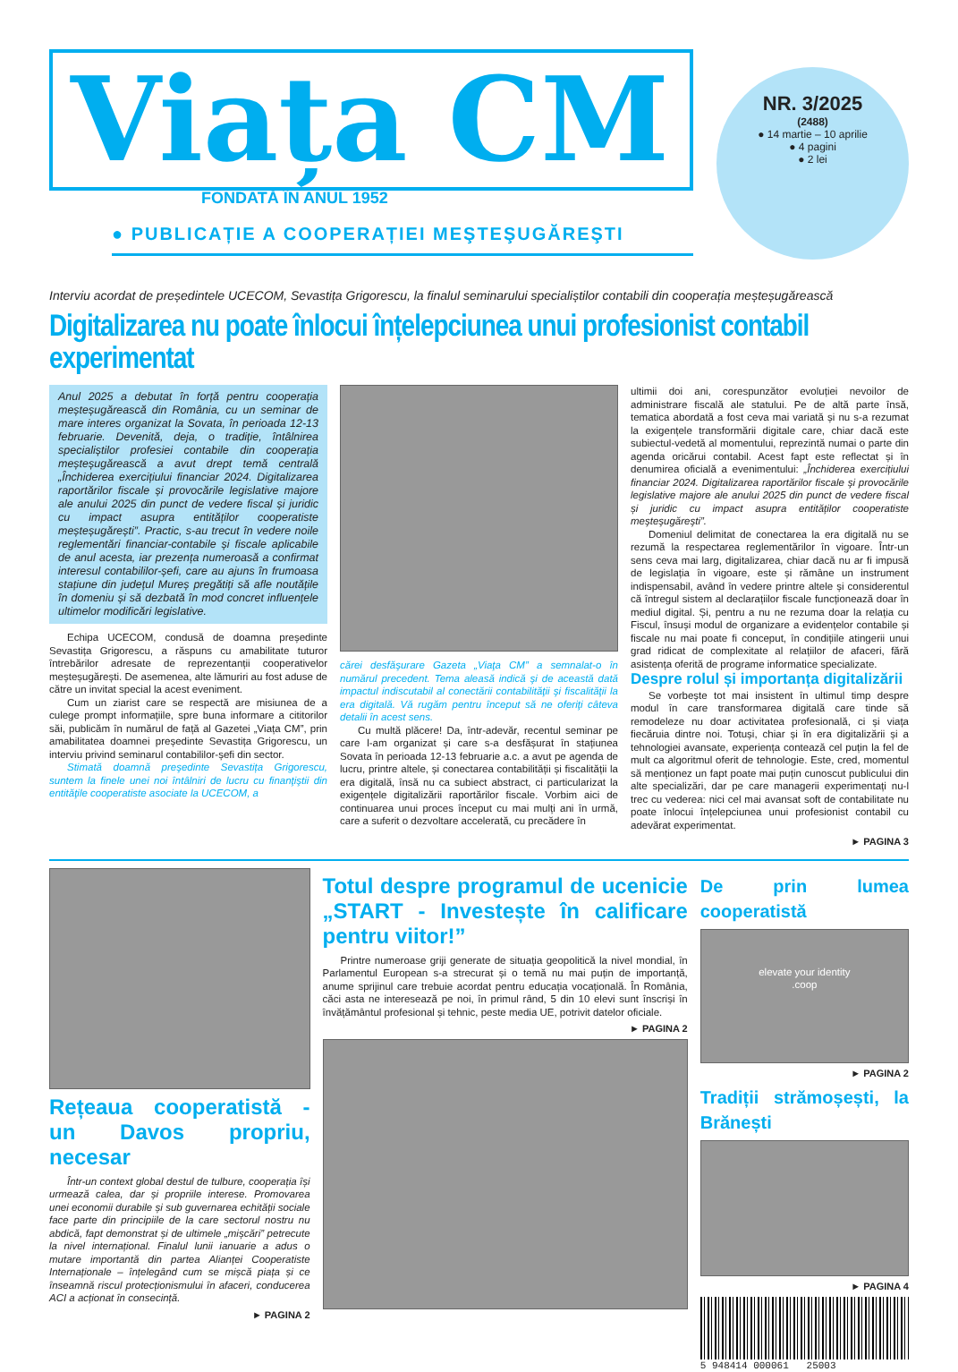Viața CM
FONDATĂ ÎN ANUL 1952
● PUBLICAȚIE A COOPERAȚIEI MEŞTEŞUGĂREŞTI
NR. 3/2025
(2488)
● 14 martie – 10 aprilie
● 4 pagini
● 2 lei
Interviu acordat de președintele UCECOM, Sevastița Grigorescu, la finalul seminarului specialiștilor contabili din cooperația meșteșugărească
Digitalizarea nu poate înlocui înțelepciunea unui profesionist contabil experimentat
Anul 2025 a debutat în forță pentru cooperația meșteșugărească din România, cu un seminar de mare interes organizat la Sovata, în perioada 12-13 februarie. Devenită, deja, o tradiție, întâlnirea specialiștilor profesiei contabile din cooperația meșteșugărească a avut drept temă centrală „Închiderea exercițiului financiar 2024. Digitalizarea raportărilor fiscale și provocările legislative majore ale anului 2025 din punct de vedere fiscal și juridic cu impact asupra entităților cooperatiste meșteșugărești”. Practic, s-au trecut în vedere noile reglementări financiar-contabile și fiscale aplicabile de anul acesta, iar prezența numeroasă a confirmat interesul contabililor-șefi, care au ajuns în frumoasa stațiune din județul Mureș pregătiți să afle noutățile în domeniu și să dezbată în mod concret influențele ultimelor modificări legislative.
Echipa UCECOM, condusă de doamna președinte Sevastița Grigorescu, a răspuns cu amabilitate tuturor întrebărilor adresate de reprezentanții cooperativelor meșteșugărești. De asemenea, alte lămuriri au fost aduse de către un invitat special la acest eveniment.
Cum un ziarist care se respectă are misiunea de a culege prompt informațiile, spre buna informare a cititorilor săi, publicăm în numărul de față al Gazetei „Viața CM”, prin amabilitatea doamnei președinte Sevastița Grigorescu, un interviu privind seminarul contabililor-șefi din sector.
Stimată doamnă preşedinte Sevastița Grigorescu, suntem la finele unei noi întâlniri de lucru cu finanţiştii din entităţile cooperatiste asociate la UCECOM, a
cărei desfăşurare Gazeta „Viaţa CM” a semnalat-o în numărul precedent. Tema aleasă indică şi de această dată impactul indiscutabil al conectării contabilităţii şi fiscalităţii la era digitală. Vă rugăm pentru început să ne oferiţi câteva detalii în acest sens.
Cu multă plăcere! Da, într-adevăr, recentul seminar pe care l-am organizat și care s-a desfășurat în stațiunea Sovata în perioada 12-13 februarie a.c. a avut pe agenda de lucru, printre altele, și conectarea contabilității și fiscalității la era digitală, însă nu ca subiect abstract, ci particularizat la exigențele digitalizării raportărilor fiscale. Vorbim aici de continuarea unui proces început cu mai mulți ani în urmă, care a suferit o dezvoltare accelerată, cu precădere în
ultimii doi ani, corespunzător evoluției nevoilor de administrare fiscală ale statului. Pe de altă parte însă, tematica abordată a fost ceva mai variată și nu s-a rezumat la exigențele transformării digitale care, chiar dacă este subiectul-vedetă al momentului, reprezintă numai o parte din agenda oricărui contabil. Acest fapt este reflectat și în denumirea oficială a evenimentului: „Închiderea exercițiului financiar 2024. Digitalizarea raportărilor fiscale şi provocările legislative majore ale anului 2025 din punct de vedere fiscal și juridic cu impact asupra entităților cooperatiste meşteşugăreşti”.
Domeniul delimitat de conectarea la era digitală nu se rezumă la respectarea reglementărilor în vigoare. Într-un sens ceva mai larg, digitalizarea, chiar dacă nu ar fi impusă de legislația în vigoare, este și rămâne un instrument indispensabil, având în vedere printre altele și considerentul că întregul sistem al declarațiilor fiscale funcționează doar în mediul digital. Și, pentru a nu ne rezuma doar la relația cu Fiscul, însuși modul de organizare a evidențelor contabile și fiscale nu mai poate fi conceput, în condițiile atingerii unui grad ridicat de complexitate al relațiilor de afaceri, fără asistența oferită de programe informatice specializate.
Despre rolul și importanța digitalizării
Se vorbește tot mai insistent în ultimul timp despre modul în care transformarea digitală care tinde să remodeleze nu doar activitatea profesională, ci și viața fiecăruia dintre noi. Totuși, chiar și în era digitalizării și a tehnologiei avansate, experiența contează cel puțin la fel de mult ca algoritmul oferit de tehnologie. Este, cred, momentul să menționez un fapt poate mai puțin cunoscut publicului din alte specializări, dar pe care managerii experimentați nu-l trec cu vederea: nici cel mai avansat soft de contabilitate nu poate înlocui înțelepciunea unui profesionist contabil cu adevărat experimentat.
► PAGINA 3
Rețeaua cooperatistă - un Davos propriu, necesar
Într-un context global destul de tulbure, cooperația își urmează calea, dar și propriile interese. Promovarea unei economii durabile și sub guvernarea echității sociale face parte din principiile de la care sectorul nostru nu abdică, fapt demonstrat și de ultimele „mișcări” petrecute la nivel internațional. Finalul lunii ianuarie a adus o mutare importantă din partea Alianței Cooperatiste Internaționale – înțelegând cum se mișcă piața și ce înseamnă riscul protecționismului în afaceri, conducerea ACI a acționat în consecință.
► PAGINA 2
Totul despre programul de ucenicie „START - Investește în calificare pentru viitor!”
Printre numeroase griji generate de situația geopolitică la nivel mondial, în Parlamentul European s-a strecurat și o temă nu mai puțin de importanță, anume sprijinul care trebuie acordat pentru educația vocațională. În România, căci asta ne interesează pe noi, în primul rând, 5 din 10 elevi sunt înscriși în învățământul profesional și tehnic, peste media UE, potrivit datelor oficiale.
► PAGINA 2
De prin lumea cooperatistă
elevate your identity
.coop
► PAGINA 2
Tradiții strămoșești, la Brănești
► PAGINA 4
5 948414 000061 25003